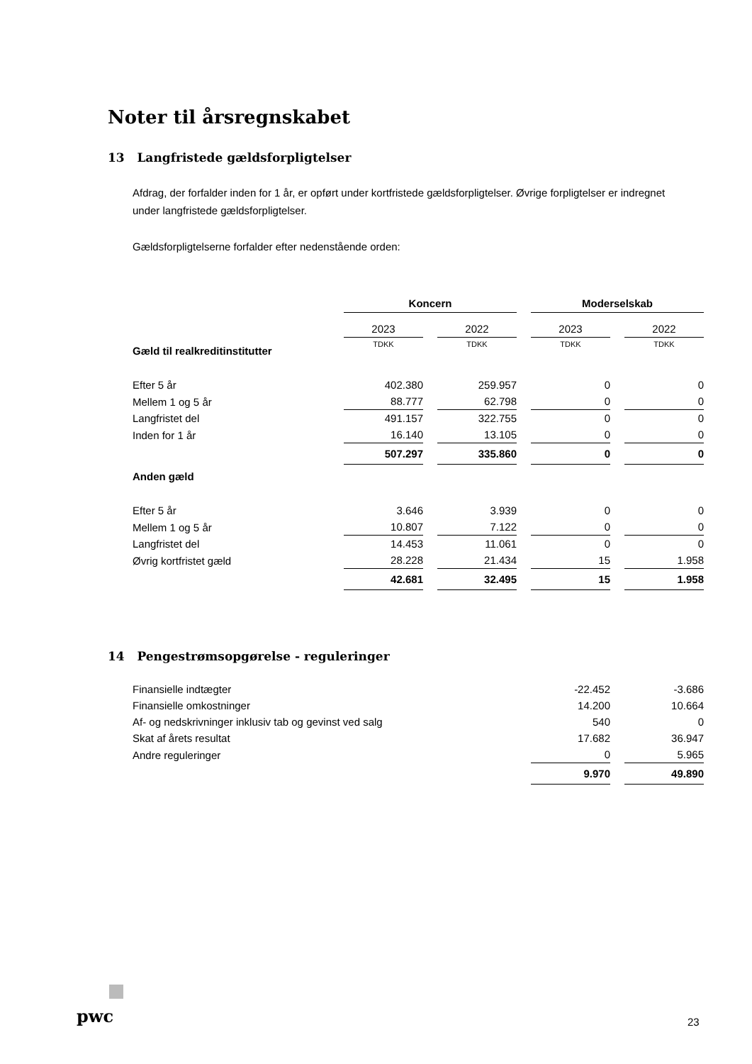Noter til årsregnskabet
13 Langfristede gældsforpligtelser
Afdrag, der forfalder inden for 1 år, er opført under kortfristede gældsforpligtelser. Øvrige forpligtelser er indregnet under langfristede gældsforpligtelser.
Gældsforpligtelserne forfalder efter nedenstående orden:
| | Koncern | | Moderselskab | |
| | 2023 | 2022 | 2023 | 2022 |
| Gæld til realkreditinstitutter | TDKK | TDKK | TDKK | TDKK |
| Efter 5 år | 402.380 | 259.957 | 0 | 0 |
| Mellem 1 og 5 år | 88.777 | 62.798 | 0 | 0 |
| Langfristet del | 491.157 | 322.755 | 0 | 0 |
| Inden for 1 år | 16.140 | 13.105 | 0 | 0 |
| | 507.297 | 335.860 | 0 | 0 |
| Anden gæld | | | | |
| Efter 5 år | 3.646 | 3.939 | 0 | 0 |
| Mellem 1 og 5 år | 10.807 | 7.122 | 0 | 0 |
| Langfristet del | 14.453 | 11.061 | 0 | 0 |
| Øvrig kortfristet gæld | 28.228 | 21.434 | 15 | 1.958 |
| | 42.681 | 32.495 | 15 | 1.958 |
14 Pengestrømsopgørelse - reguleringer
| Finansielle indtægter | -22.452 | -3.686 |
| Finansielle omkostninger | 14.200 | 10.664 |
| Af- og nedskrivninger inklusiv tab og gevinst ved salg | 540 | 0 |
| Skat af årets resultat | 17.682 | 36.947 |
| Andre reguleringer | 0 | 5.965 |
| | 9.970 | 49.890 |
pwc 23